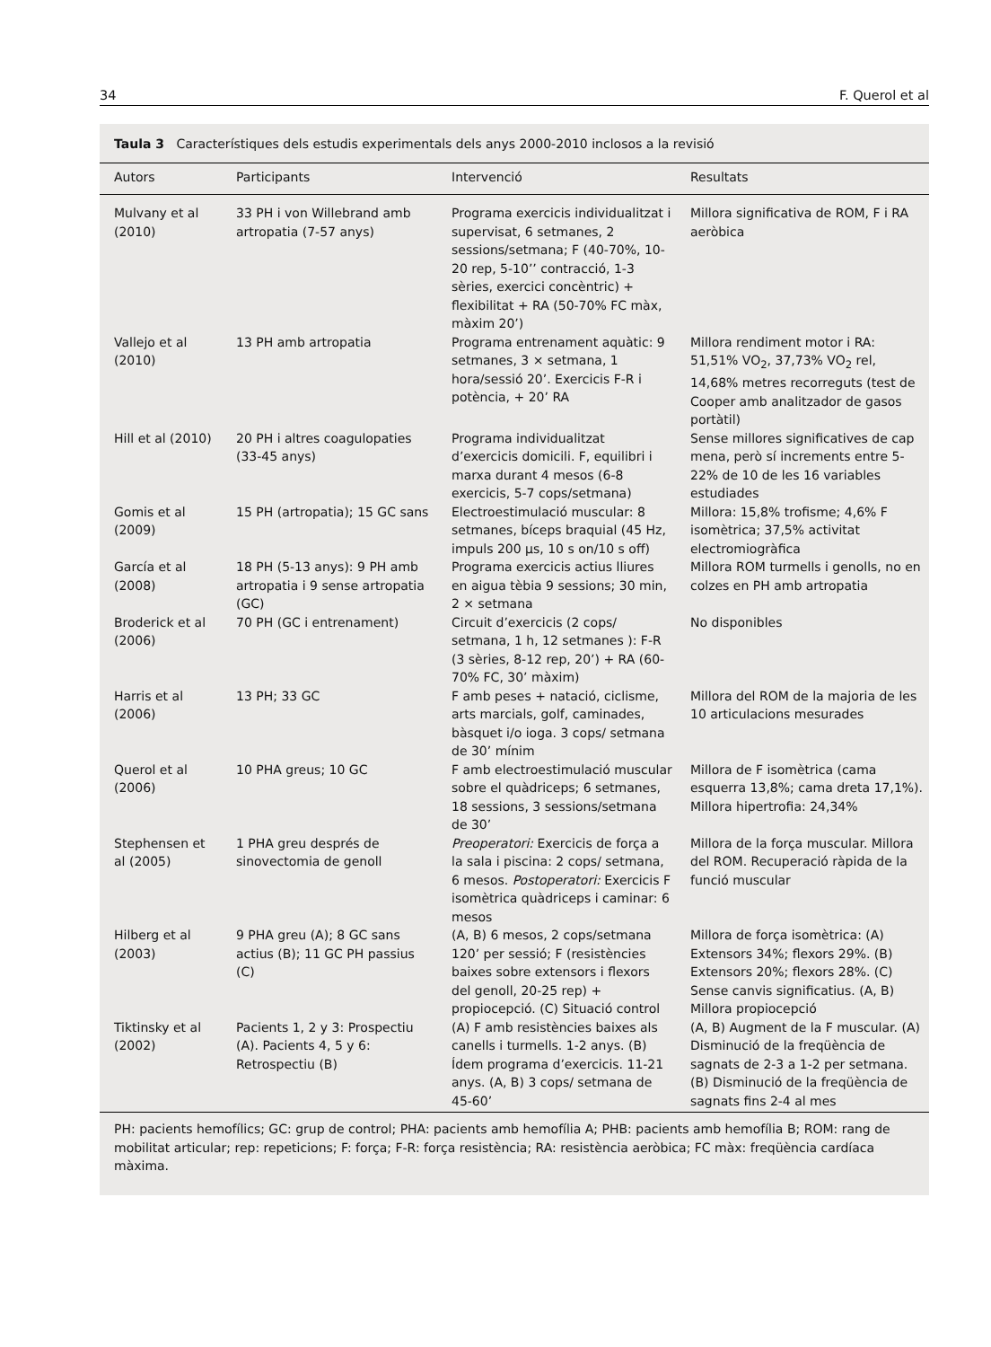34 F. Querol et al
Taula 3 Característiques dels estudis experimentals dels anys 2000-2010 inclosos a la revisió
| Autors | Participants | Intervenció | Resultats |
| --- | --- | --- | --- |
| Mulvany et al (2010) | 33 PH i von Willebrand amb artropatia (7-57 anys) | Programa exercicis individualitzat i supervisat, 6 setmanes, 2 sessions/setmana; F (40-70%, 10-20 rep, 5-10’’ contracció, 1-3 sèries, exercici concèntric) + flexibilitat + RA (50-70% FC màx, màxim 20’) | Millora significativa de ROM, F i RA aeròbica |
| Vallejo et al (2010) | 13 PH amb artropatia | Programa entrenament aquàtic: 9 setmanes, 3 × setmana, 1 hora/sessió 20’. Exercicis F-R i potència, + 20’ RA | Millora rendiment motor i RA: 51,51% VO<sub>2</sub>, 37,73% VO<sub>2</sub> rel, 14,68% metres recorreguts (test de Cooper amb analitzador de gasos portàtil) |
| Hill et al (2010) | 20 PH i altres coagulopaties (33-45 anys) | Programa individualitzat d’exercicis domicili. F, equilibri i marxa durant 4 mesos (6-8 exercicis, 5-7 cops/setmana) | Sense millores significatives de cap mena, però sí increments entre 5-22% de 10 de les 16 variables estudiades |
| Gomis et al (2009) | 15 PH (artropatia); 15 GC sans | Electroestimulació muscular: 8 setmanes, bíceps braquial (45 Hz, impuls 200 μs, 10 s on/10 s off) | Millora: 15,8% trofisme; 4,6% F isomètrica; 37,5% activitat electromiogràfica |
| García et al (2008) | 18 PH (5-13 anys): 9 PH amb artropatia i 9 sense artropatia (GC) | Programa exercicis actius lliures en aigua tèbia 9 sessions; 30 min, 2 × setmana | Millora ROM turmells i genolls, no en colzes en PH amb artropatia |
| Broderick et al (2006) | 70 PH (GC i entrenament) | Circuit d’exercicis (2 cops/ setmana, 1 h, 12 setmanes ): F-R (3 sèries, 8-12 rep, 20’) + RA (60-70% FC, 30’ màxim) | No disponibles |
| Harris et al (2006) | 13 PH; 33 GC | F amb peses + natació, ciclisme, arts marcials, golf, caminades, bàsquet i/o ioga. 3 cops/ setmana de 30’ mínim | Millora del ROM de la majoria de les 10 articulacions mesurades |
| Querol et al (2006) | 10 PHA greus; 10 GC | F amb electroestimulació muscular sobre el quàdriceps; 6 setmanes, 18 sessions, 3 sessions/setmana de 30’ | Millora de F isomètrica (cama esquerra 13,8%; cama dreta 17,1%). Millora hipertrofia: 24,34% |
| Stephensen et al (2005) | 1 PHA greu després de sinovectomia de genoll | Preoperatori: Exercicis de força a la sala i piscina: 2 cops/ setmana, 6 mesos. Postoperatori: Exercicis F isomètrica quàdriceps i caminar: 6 mesos | Millora de la força muscular. Millora del ROM. Recuperació ràpida de la funció muscular |
| Hilberg et al (2003) | 9 PHA greu (A); 8 GC sans actius (B); 11 GC PH passius (C) | (A, B) 6 mesos, 2 cops/setmana 120’ per sessió; F (resistències baixes sobre extensors i flexors del genoll, 20-25 rep) + propiocepció. (C) Situació control | Millora de força isomètrica: (A) Extensors 34%; flexors 29%. (B) Extensors 20%; flexors 28%. (C) Sense canvis significatius. (A, B) Millora propiocepció |
| Tiktinsky et al (2002) | Pacients 1, 2 y 3: Prospectiu (A). Pacients 4, 5 y 6: Retrospectiu (B) | (A) F amb resistències baixes als canells i turmells. 1-2 anys. (B) Ídem programa d’exercicis. 11-21 anys. (A, B) 3 cops/ setmana de 45-60’ | (A, B) Augment de la F muscular. (A) Disminució de la freqüència de sagnats de 2-3 a 1-2 per setmana. (B) Disminució de la freqüència de sagnats fins 2-4 al mes |
PH: pacients hemofílics; GC: grup de control; PHA: pacients amb hemofília A; PHB: pacients amb hemofília B; ROM: rang de mobilitat articular; rep: repeticions; F: força; F-R: força resistència; RA: resistència aeròbica; FC màx: freqüència cardíaca màxima.